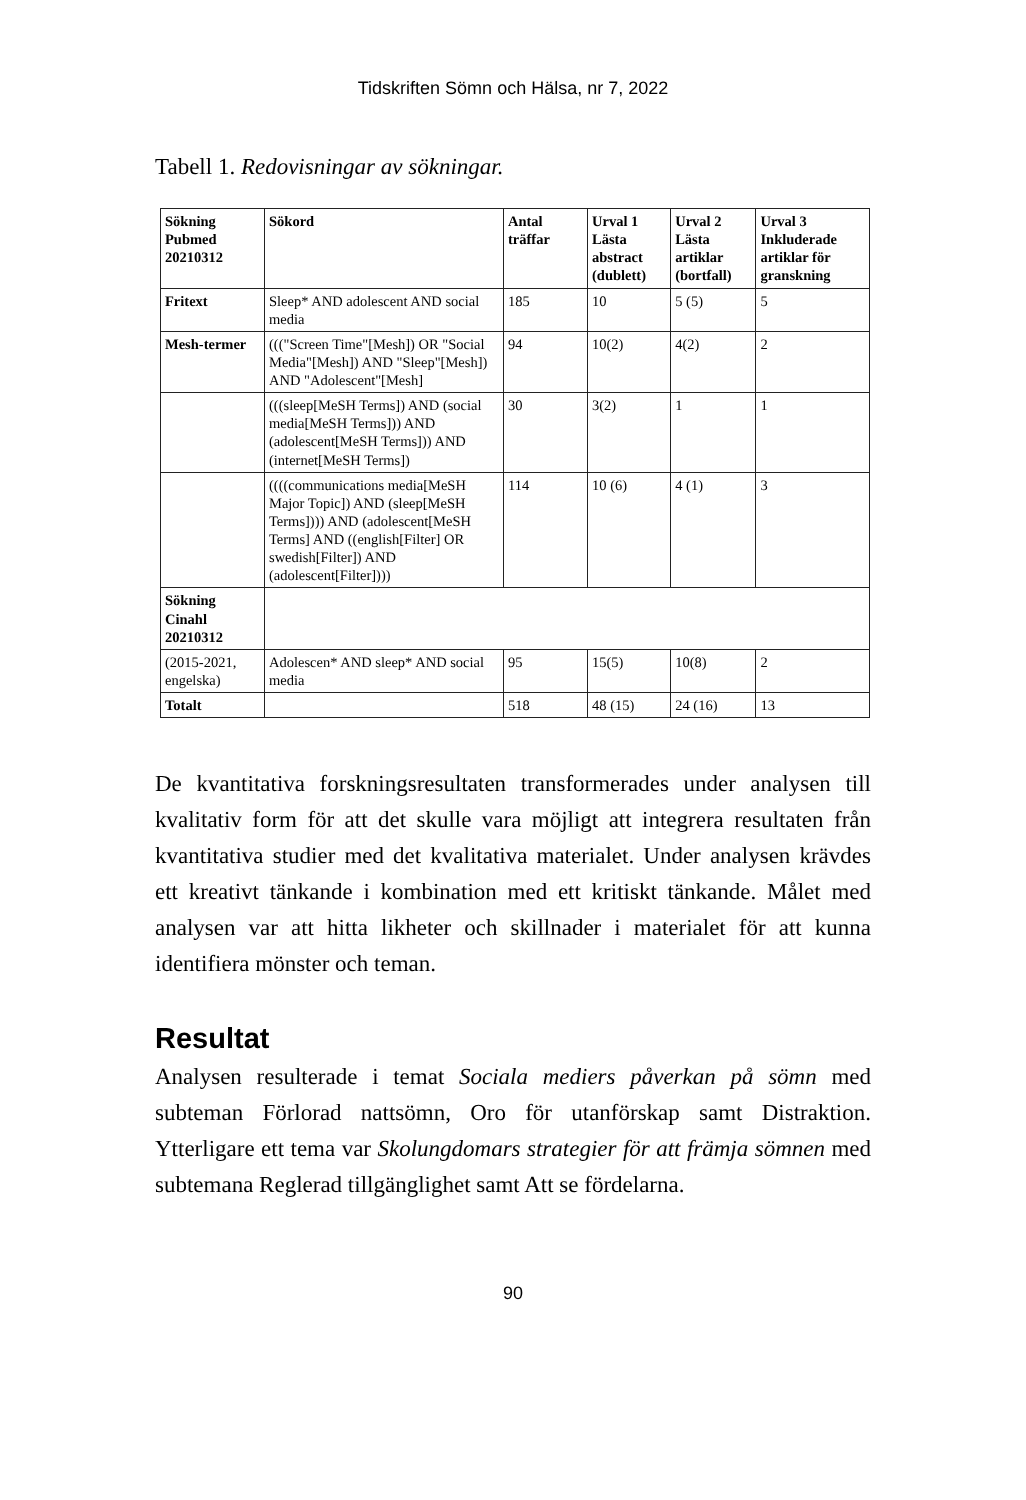Tidskriften Sömn och Hälsa, nr 7, 2022
Tabell 1. Redovisningar av sökningar.
| Sökning Pubmed 20210312 | Sökord | Antal träffar | Urval 1 Lästa abstract (dublett) | Urval 2 Lästa artiklar (bortfall) | Urval 3 Inkluderade artiklar för granskning |
| --- | --- | --- | --- | --- | --- |
| Fritext | Sleep* AND adolescent AND social media | 185 | 10 | 5 (5) | 5 |
| Mesh-termer | ((("Screen Time"[Mesh]) OR "Social Media"[Mesh]) AND "Sleep"[Mesh]) AND "Adolescent"[Mesh] | 94 | 10(2) | 4(2) | 2 |
| | (((sleep[MeSH Terms]) AND (social media[MeSH Terms])) AND (adolescent[MeSH Terms])) AND (internet[MeSH Terms]) | 30 | 3(2) | 1 | 1 |
| | ((((communications media[MeSH Major Topic]) AND (sleep[MeSH Terms]))) AND (adolescent[MeSH Terms] AND ((english[Filter] OR swedish[Filter]) AND (adolescent[Filter]))) | 114 | 10 (6) | 4 (1) | 3 |
| Sökning Cinahl 20210312 | | | | | |
| (2015-2021, engelska) | Adolescen* AND sleep* AND social media | 95 | 15(5) | 10(8) | 2 |
| Totalt | | 518 | 48 (15) | 24 (16) | 13 |
De kvantitativa forskningsresultaten transformerades under analysen till kvalitativ form för att det skulle vara möjligt att integrera resultaten från kvantitativa studier med det kvalitativa materialet. Under analysen krävdes ett kreativt tänkande i kombination med ett kritiskt tänkande. Målet med analysen var att hitta likheter och skillnader i materialet för att kunna identifiera mönster och teman.
Resultat
Analysen resulterade i temat Sociala mediers påverkan på sömn med subteman Förlorad nattsömn, Oro för utanförskap samt Distraktion. Ytterligare ett tema var Skolungdomars strategier för att främja sömnen med subtemana Reglerad tillgänglighet samt Att se fördelarna.
90